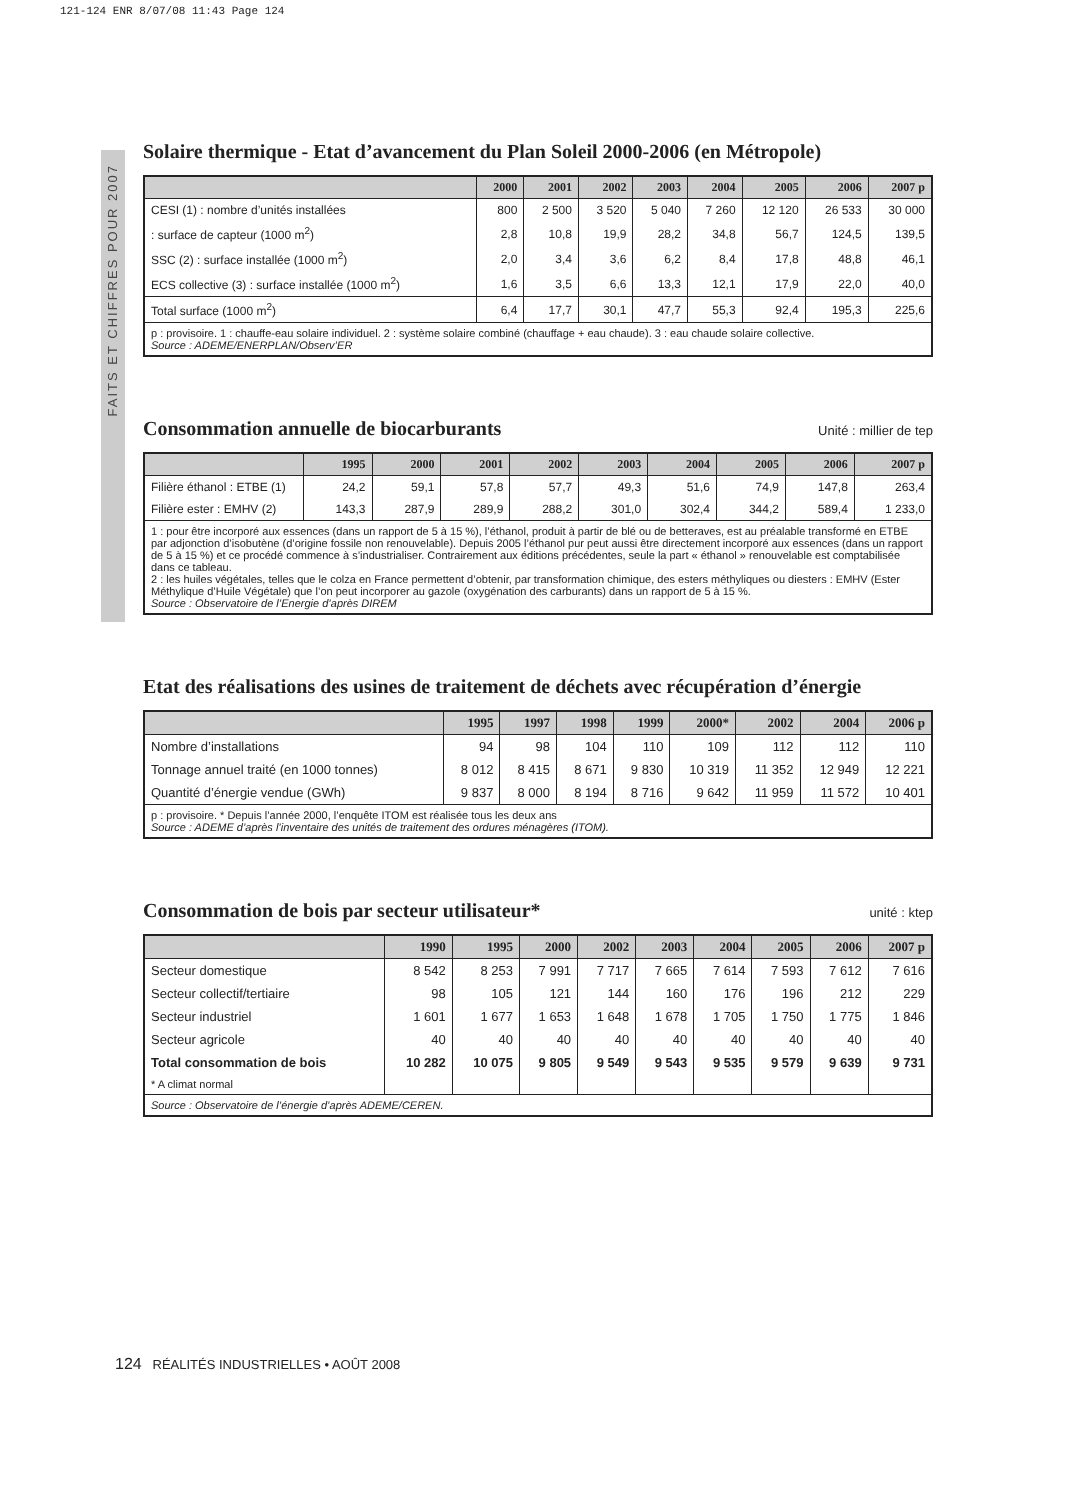121-124 ENR 8/07/08 11:43 Page 124
FAITS ET CHIFFRES POUR 2007
Solaire thermique - Etat d’avancement du Plan Soleil 2000-2006 (en Métropole)
| | 2000 | 2001 | 2002 | 2003 | 2004 | 2005 | 2006 | 2007 p |
| --- | --- | --- | --- | --- | --- | --- | --- | --- |
| CESI (1) : nombre d’unités installées | 800 | 2 500 | 3 520 | 5 040 | 7 260 | 12 120 | 26 533 | 30 000 |
| : surface de capteur (1000 m<sup>2</sup>) | 2,8 | 10,8 | 19,9 | 28,2 | 34,8 | 56,7 | 124,5 | 139,5 |
| SSC (2) : surface installée (1000 m<sup>2</sup>) | 2,0 | 3,4 | 3,6 | 6,2 | 8,4 | 17,8 | 48,8 | 46,1 |
| ECS collective (3) : surface installée (1000 m<sup>2</sup>) | 1,6 | 3,5 | 6,6 | 13,3 | 12,1 | 17,9 | 22,0 | 40,0 |
| Total surface (1000 m<sup>2</sup>) | 6,4 | 17,7 | 30,1 | 47,7 | 55,3 | 92,4 | 195,3 | 225,6 |
| p : provisoire. 1 : chauffe-eau solaire individuel. 2 : système solaire combiné (chauffage + eau chaude). 3 : eau chaude solaire collective. Source : ADEME/ENERPLAN/Observ’ER | | | | | | | | |
Consommation annuelle de biocarburants Unité : millier de tep
| | 1995 | 2000 | 2001 | 2002 | 2003 | 2004 | 2005 | 2006 | 2007 p |
| --- | --- | --- | --- | --- | --- | --- | --- | --- | --- |
| Filière éthanol : ETBE (1) | 24,2 | 59,1 | 57,8 | 57,7 | 49,3 | 51,6 | 74,9 | 147,8 | 263,4 |
| Filière ester : EMHV (2) | 143,3 | 287,9 | 289,9 | 288,2 | 301,0 | 302,4 | 344,2 | 589,4 | 1 233,0 |
| 1 : pour être incorporé aux essences (dans un rapport de 5 à 15 %), l’éthanol, produit à partir de blé ou de betteraves, est au préalable transformé en ETBE par adjonction d’isobutène (d’origine fossile non renouvelable). Depuis 2005 l’éthanol pur peut aussi être directement incorporé aux essences (dans un rapport de 5 à 15 %) et ce procédé commence à s’industrialiser. Contrairement aux éditions précédentes, seule la part « éthanol » renouvelable est comptabilisée dans ce tableau. 2 : les huiles végétales, telles que le colza en France permettent d’obtenir, par transformation chimique, des esters méthyliques ou diesters : EMHV (Ester Méthylique d’Huile Végétale) que l’on peut incorporer au gazole (oxygénation des carburants) dans un rapport de 5 à 15 %. Source : Observatoire de l’Energie d’après DIREM | | | | | | | | | |
Etat des réalisations des usines de traitement de déchets avec récupération d’énergie
| | 1995 | 1997 | 1998 | 1999 | 2000* | 2002 | 2004 | 2006 p |
| --- | --- | --- | --- | --- | --- | --- | --- | --- |
| Nombre d’installations | 94 | 98 | 104 | 110 | 109 | 112 | 112 | 110 |
| Tonnage annuel traité (en 1000 tonnes) | 8 012 | 8 415 | 8 671 | 9 830 | 10 319 | 11 352 | 12 949 | 12 221 |
| Quantité d’énergie vendue (GWh) | 9 837 | 8 000 | 8 194 | 8 716 | 9 642 | 11 959 | 11 572 | 10 401 |
| p : provisoire. * Depuis l’année 2000, l’enquête ITOM est réalisée tous les deux ans Source : ADEME d’après l’inventaire des unités de traitement des ordures ménagères (ITOM). | | | | | | | | |
Consommation de bois par secteur utilisateur* unité : ktep
| | 1990 | 1995 | 2000 | 2002 | 2003 | 2004 | 2005 | 2006 | 2007 p |
| --- | --- | --- | --- | --- | --- | --- | --- | --- | --- |
| Secteur domestique | 8 542 | 8 253 | 7 991 | 7 717 | 7 665 | 7 614 | 7 593 | 7 612 | 7 616 |
| Secteur collectif/tertiaire | 98 | 105 | 121 | 144 | 160 | 176 | 196 | 212 | 229 |
| Secteur industriel | 1 601 | 1 677 | 1 653 | 1 648 | 1 678 | 1 705 | 1 750 | 1 775 | 1 846 |
| Secteur agricole | 40 | 40 | 40 | 40 | 40 | 40 | 40 | 40 | 40 |
| Total consommation de bois | 10 282 | 10 075 | 9 805 | 9 549 | 9 543 | 9 535 | 9 579 | 9 639 | 9 731 |
| * A climat normal | | | | | | | | | |
| Source : Observatoire de l’énergie d’après ADEME/CEREN. | | | | | | | | | |
124 RÉALITÉS INDUSTRIELLES • AOÛT 2008